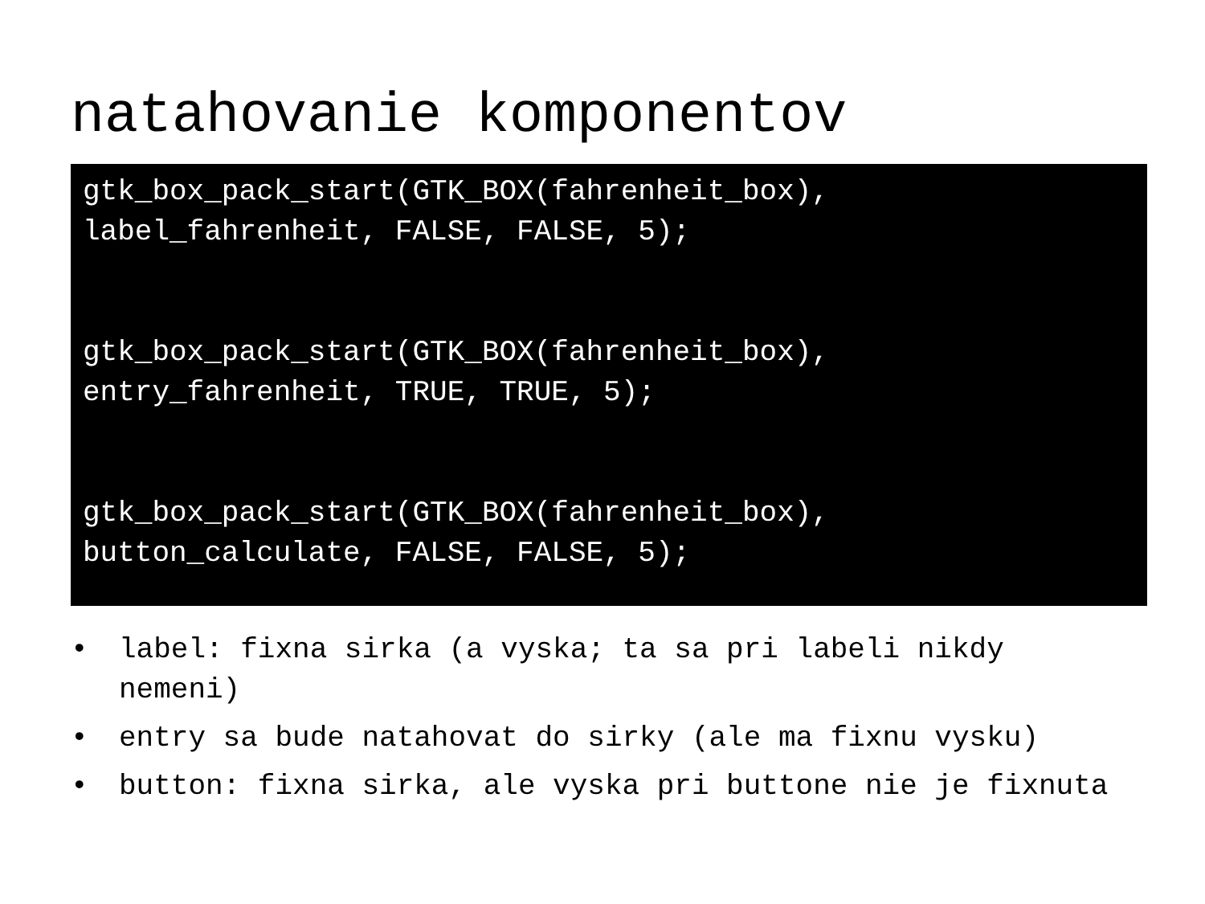natahovanie komponentov
gtk_box_pack_start(GTK_BOX(fahrenheit_box), label_fahrenheit, FALSE, FALSE, 5); gtk_box_pack_start(GTK_BOX(fahrenheit_box), entry_fahrenheit, TRUE, TRUE, 5); gtk_box_pack_start(GTK_BOX(fahrenheit_box), button_calculate, FALSE, FALSE, 5);
• label: fixna sirka (a vyska; ta sa pri labeli nikdy nemeni)
• entry sa bude natahovat do sirky (ale ma fixnu vysku)
• button: fixna sirka, ale vyska pri buttone nie je fixnuta